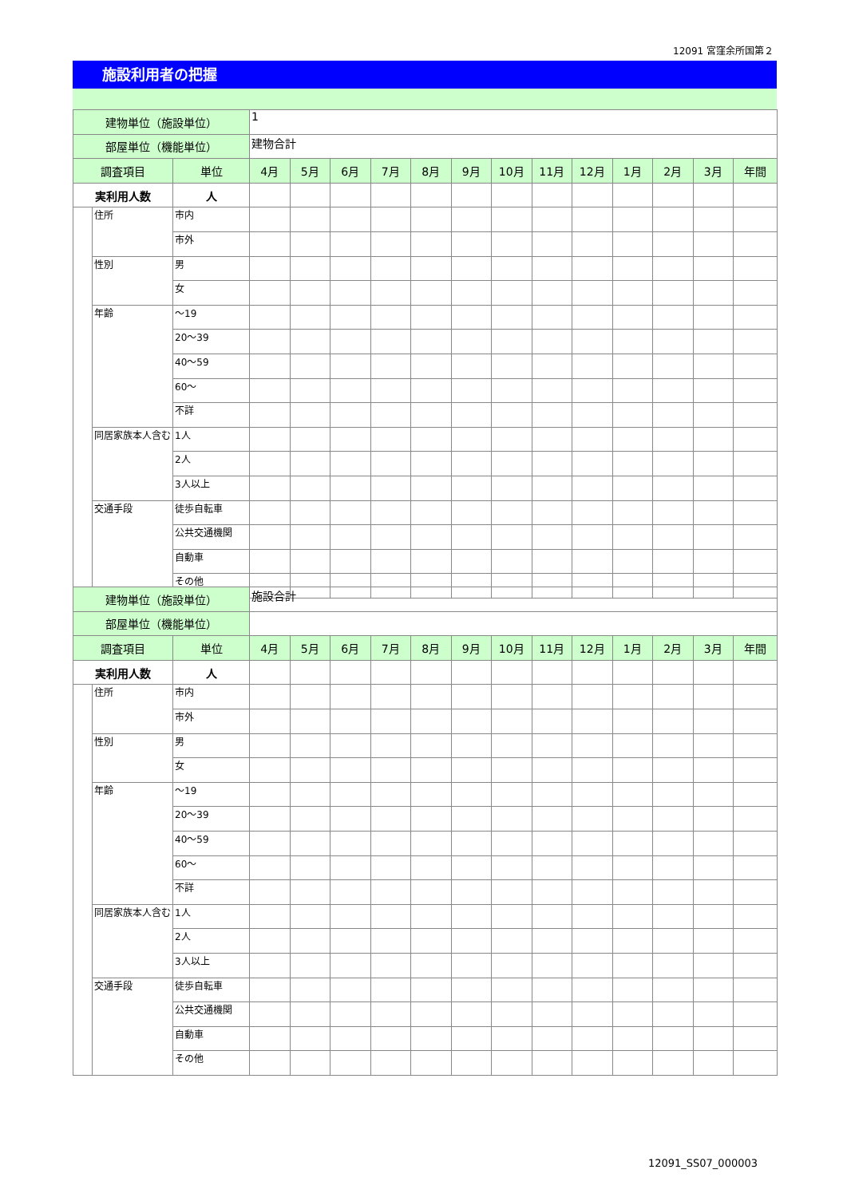12091 宮窪余所国第２
施設利用者の把握
| 建物単位（施設単位） | | | 1 | | | | | | | | | | | | |
| 部屋単位（機能単位） | | | 建物合計 | | | | | | | | | | | | |
| 調査項目 | | 単位 | 4月 | 5月 | 6月 | 7月 | 8月 | 9月 | 10月 | 11月 | 12月 | 1月 | 2月 | 3月 | 年間 |
| 実利用人数 | | 人 | | | | | | | | | | | | | |
| | 住所 | 市内 | | | | | | | | | | | | | |
| | | 市外 | | | | | | | | | | | | | |
| | 性別 | 男 | | | | | | | | | | | | | |
| | | 女 | | | | | | | | | | | | | |
| | 年齢 | ～19 | | | | | | | | | | | | | |
| | | 20～39 | | | | | | | | | | | | | |
| | | 40～59 | | | | | | | | | | | | | |
| | | 60～ | | | | | | | | | | | | | |
| | | 不詳 | | | | | | | | | | | | | |
| | 同居家族本人含む | 1人 | | | | | | | | | | | | | |
| | | 2人 | | | | | | | | | | | | | |
| | | 3人以上 | | | | | | | | | | | | | |
| | 交通手段 | 徒歩自転車 | | | | | | | | | | | | | |
| | | 公共交通機関 | | | | | | | | | | | | | |
| | | 自動車 | | | | | | | | | | | | | |
| | | その他 | | | | | | | | | | | | | |
| 建物単位（施設単位） | | | 施設合計 | | | | | | | | | | | | |
| 部屋単位（機能単位） | | | | | | | | | | | | | | | |
| 調査項目 | | 単位 | 4月 | 5月 | 6月 | 7月 | 8月 | 9月 | 10月 | 11月 | 12月 | 1月 | 2月 | 3月 | 年間 |
| 実利用人数 | | 人 | | | | | | | | | | | | | |
| | 住所 | 市内 | | | | | | | | | | | | | |
| | | 市外 | | | | | | | | | | | | | |
| | 性別 | 男 | | | | | | | | | | | | | |
| | | 女 | | | | | | | | | | | | | |
| | 年齢 | ～19 | | | | | | | | | | | | | |
| | | 20～39 | | | | | | | | | | | | | |
| | | 40～59 | | | | | | | | | | | | | |
| | | 60～ | | | | | | | | | | | | | |
| | | 不詳 | | | | | | | | | | | | | |
| | 同居家族本人含む | 1人 | | | | | | | | | | | | | |
| | | 2人 | | | | | | | | | | | | | |
| | | 3人以上 | | | | | | | | | | | | | |
| | 交通手段 | 徒歩自転車 | | | | | | | | | | | | | |
| | | 公共交通機関 | | | | | | | | | | | | | |
| | | 自動車 | | | | | | | | | | | | | |
| | | その他 | | | | | | | | | | | | | |
12091_SS07_000003